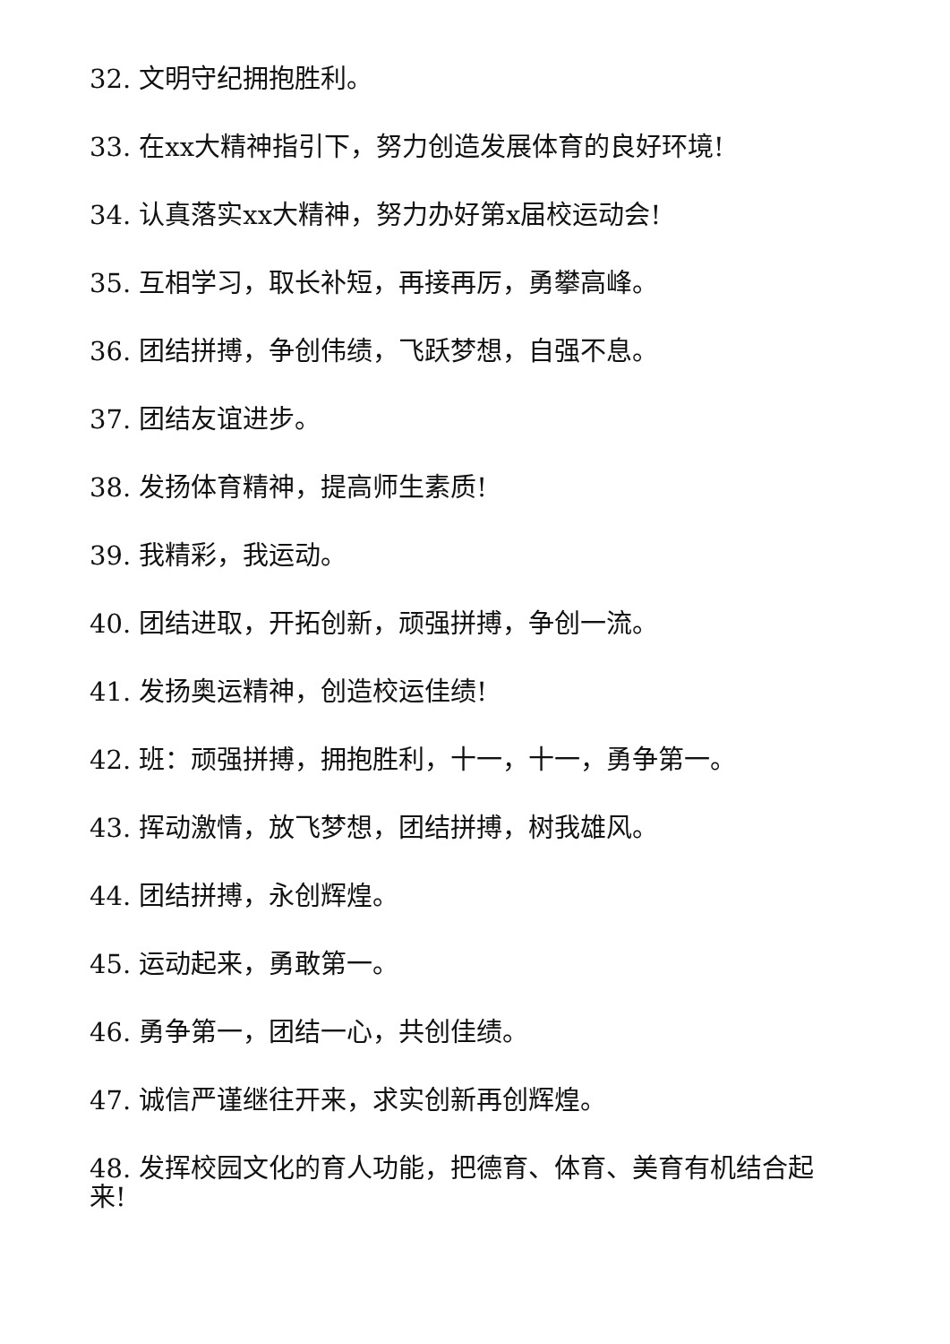32. 文明守纪拥抱胜利。
33. 在xx大精神指引下，努力创造发展体育的良好环境!
34. 认真落实xx大精神，努力办好第x届校运动会!
35. 互相学习，取长补短，再接再厉，勇攀高峰。
36. 团结拼搏，争创伟绩，飞跃梦想，自强不息。
37. 团结友谊进步。
38. 发扬体育精神，提高师生素质!
39. 我精彩，我运动。
40. 团结进取，开拓创新，顽强拼搏，争创一流。
41. 发扬奥运精神，创造校运佳绩!
42. 班：顽强拼搏，拥抱胜利，十一，十一，勇争第一。
43. 挥动激情，放飞梦想，团结拼搏，树我雄风。
44. 团结拼搏，永创辉煌。
45. 运动起来，勇敢第一。
46. 勇争第一，团结一心，共创佳绩。
47. 诚信严谨继往开来，求实创新再创辉煌。
48. 发挥校园文化的育人功能，把德育、体育、美育有机结合起来!